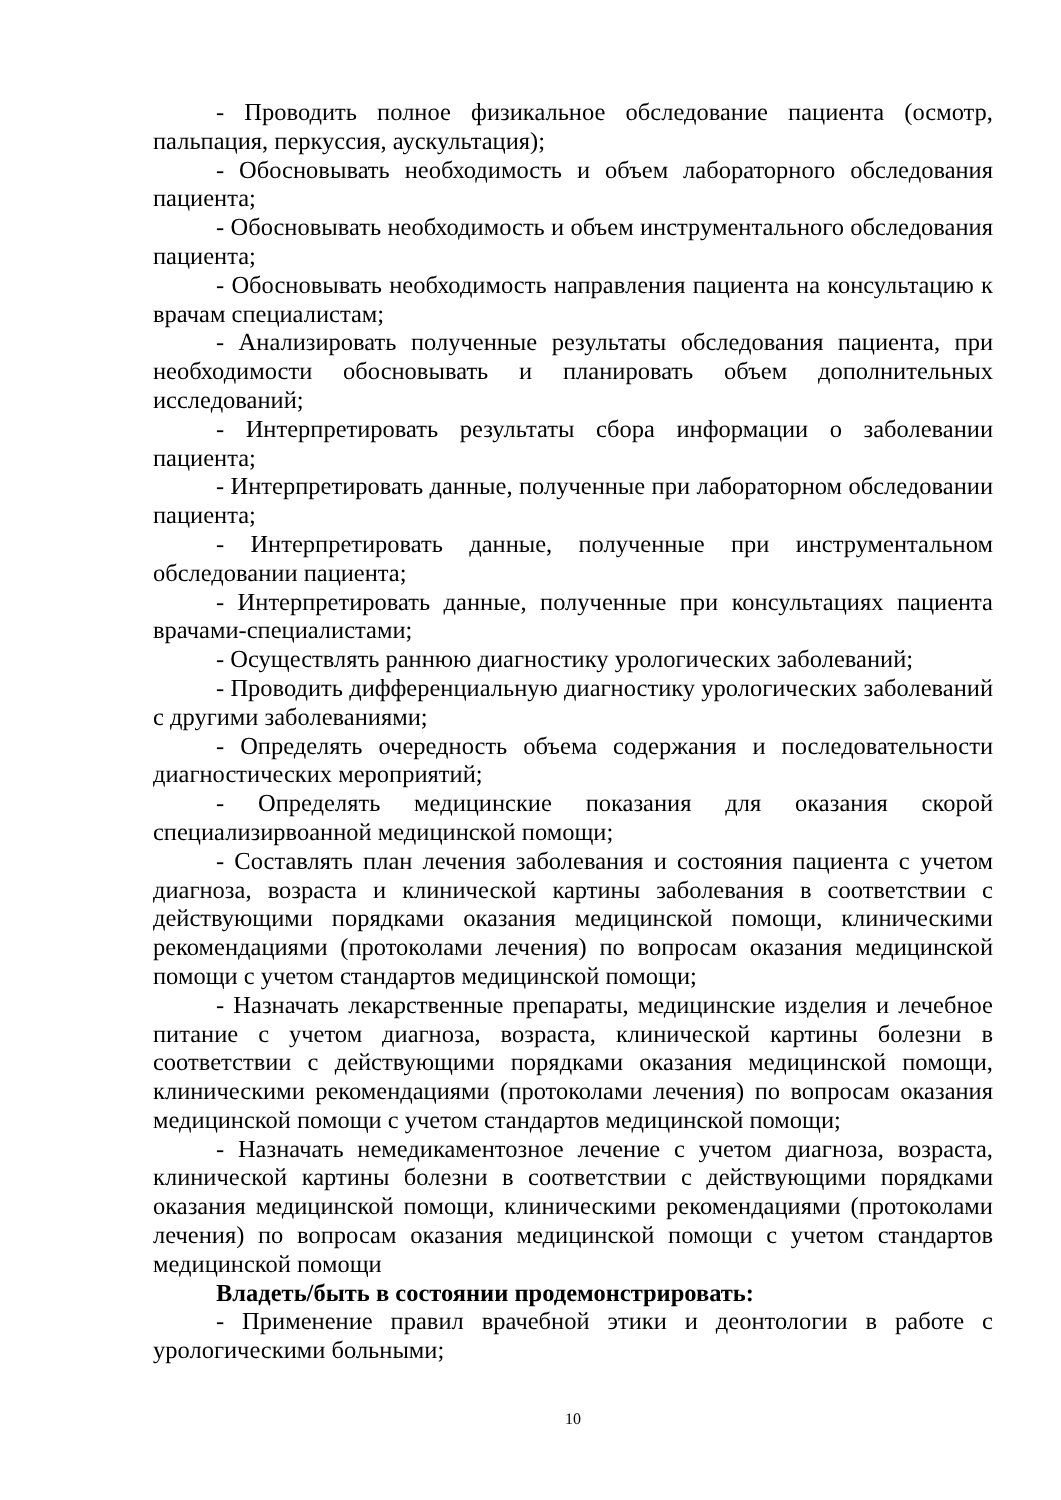- Проводить полное физикальное обследование пациента (осмотр, пальпация, перкуссия, аускультация);
- Обосновывать необходимость и объем лабораторного обследования пациента;
- Обосновывать необходимость и объем инструментального обследования пациента;
- Обосновывать необходимость направления пациента на консультацию к врачам специалистам;
- Анализировать полученные результаты обследования пациента, при необходимости обосновывать и планировать объем дополнительных исследований;
- Интерпретировать результаты сбора информации о заболевании пациента;
- Интерпретировать данные, полученные при лабораторном обследовании пациента;
- Интерпретировать данные, полученные при инструментальном обследовании пациента;
- Интерпретировать данные, полученные при консультациях пациента врачами-специалистами;
- Осуществлять раннюю диагностику урологических заболеваний;
- Проводить дифференциальную диагностику урологических заболеваний с другими заболеваниями;
- Определять очередность объема содержания и последовательности диагностических мероприятий;
- Определять медицинские показания для оказания скорой специализирвоанной медицинской помощи;
- Составлять план лечения заболевания и состояния пациента с учетом диагноза, возраста и клинической картины заболевания в соответствии с действующими порядками оказания медицинской помощи, клиническими рекомендациями (протоколами лечения) по вопросам оказания медицинской помощи с учетом стандартов медицинской помощи;
- Назначать лекарственные препараты, медицинские изделия и лечебное питание с учетом диагноза, возраста, клинической картины болезни в соответствии с действующими порядками оказания медицинской помощи, клиническими рекомендациями (протоколами лечения) по вопросам оказания медицинской помощи с учетом стандартов медицинской помощи;
- Назначать немедикаментозное лечение с учетом диагноза, возраста, клинической картины болезни в соответствии с действующими порядками оказания медицинской помощи, клиническими рекомендациями (протоколами лечения) по вопросам оказания медицинской помощи с учетом стандартов медицинской помощи
Владеть/быть в состоянии продемонстрировать:
- Применение правил врачебной этики и деонтологии в работе с урологическими больными;
10